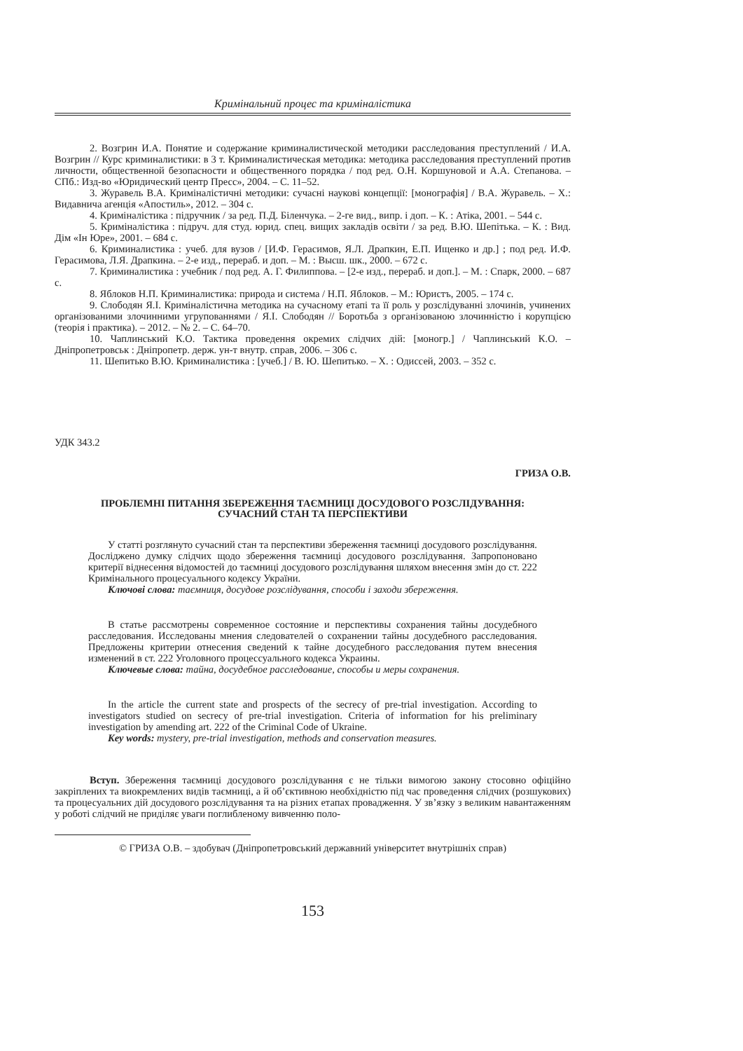Кримінальний процес та криміналістика
2. Возгрин И.А. Понятие и содержание криминалистической методики расследования преступлений / И.А. Возгрин // Курс криминалистики: в 3 т. Криминалистическая методика: методика расследования преступлений против личности, общественной безопасности и общественного порядка / под ред. О.Н. Коршуновой и А.А. Степанова. – СПб.: Изд-во «Юридический центр Пресс», 2004. – С. 11–52.
3. Журавель В.А. Криміналістичні методики: сучасні наукові концепції: [монографія] / В.А. Журавель. – Х.: Видавнича агенція «Апостиль», 2012. – 304 с.
4. Криміналістика : підручник / за ред. П.Д. Біленчука. – 2-ге вид., випр. і доп. – К. : Атіка, 2001. – 544 с.
5. Криміналістика : підруч. для студ. юрид. спец. вищих закладів освіти / за ред. В.Ю. Шепітька. – К. : Вид. Дім «Ін Юре», 2001. – 684 с.
6. Криминалистика : учеб. для вузов / [И.Ф. Герасимов, Я.Л. Драпкин, Е.П. Ищенко и др.] ; под ред. И.Ф. Герасимова, Л.Я. Драпкина. – 2-е изд., перераб. и доп. – М. : Высш. шк., 2000. – 672 с.
7. Криминалистика : учебник / под ред. А. Г. Филиппова. – [2-е изд., перераб. и доп.]. – М. : Спарк, 2000. – 687 с.
8. Яблоков Н.П. Криминалистика: природа и система / Н.П. Яблоков. – М.: Юристъ, 2005. – 174 с.
9. Слободян Я.І. Криміналістична методика на сучасному етапі та її роль у розслідуванні злочинів, учинених організованими злочинними угрупованнями / Я.І. Слободян // Боротьба з організованою злочинністю і корупцією (теорія і практика). – 2012. – № 2. – С. 64–70.
10. Чаплинський К.О. Тактика проведення окремих слідчих дій: [моногр.] / Чаплинський К.О. – Дніпропетровськ : Дніпропетр. держ. ун-т внутр. справ, 2006. – 306 с.
11. Шепитько В.Ю. Криминалистика : [учеб.] / В. Ю. Шепитько. – Х. : Одиссей, 2003. – 352 с.
УДК 343.2
ГРИЗА О.В.
ПРОБЛЕМНІ ПИТАННЯ ЗБЕРЕЖЕННЯ ТАЄМНИЦІ ДОСУДОВОГО РОЗСЛІДУВАННЯ:
СУЧАСНИЙ СТАН ТА ПЕРСПЕКТИВИ
У статті розглянуто сучасний стан та перспективи збереження таємниці досудового розслідування. Досліджено думку слідчих щодо збереження таємниці досудового розслідування. Запропоновано критерії віднесення відомостей до таємниці досудового розслідування шляхом внесення змін до ст. 222 Кримінального процесуального кодексу України.
Ключові слова: таємниця, досудове розслідування, способи і заходи збереження.
В статье рассмотрены современное состояние и перспективы сохранения тайны досудебного расследования. Исследованы мнения следователей о сохранении тайны досудебного расследования. Предложены критерии отнесения сведений к тайне досудебного расследования путем внесения изменений в ст. 222 Уголовного процессуального кодекса Украины.
Ключевые слова: тайна, досудебное расследование, способы и меры сохранения.
In the article the current state and prospects of the secrecy of pre-trial investigation. According to investigators studied on secrecy of pre-trial investigation. Criteria of information for his preliminary investigation by amending art. 222 of the Criminal Code of Ukraine.
Key words: mystery, pre-trial investigation, methods and conservation measures.
Вступ. Збереження таємниці досудового розслідування є не тільки вимогою закону стосовно офіційно закріплених та виокремлених видів таємниці, а й об’єктивною необхідністю під час проведення слідчих (розшукових) та процесуальних дій досудового розслідування та на різних етапах провадження. У зв’язку з великим навантаженням у роботі слідчий не приділяє уваги поглибленому вивченню поло-
© ГРИЗА О.В. – здобувач (Дніпропетровський державний університет внутрішніх справ)
153